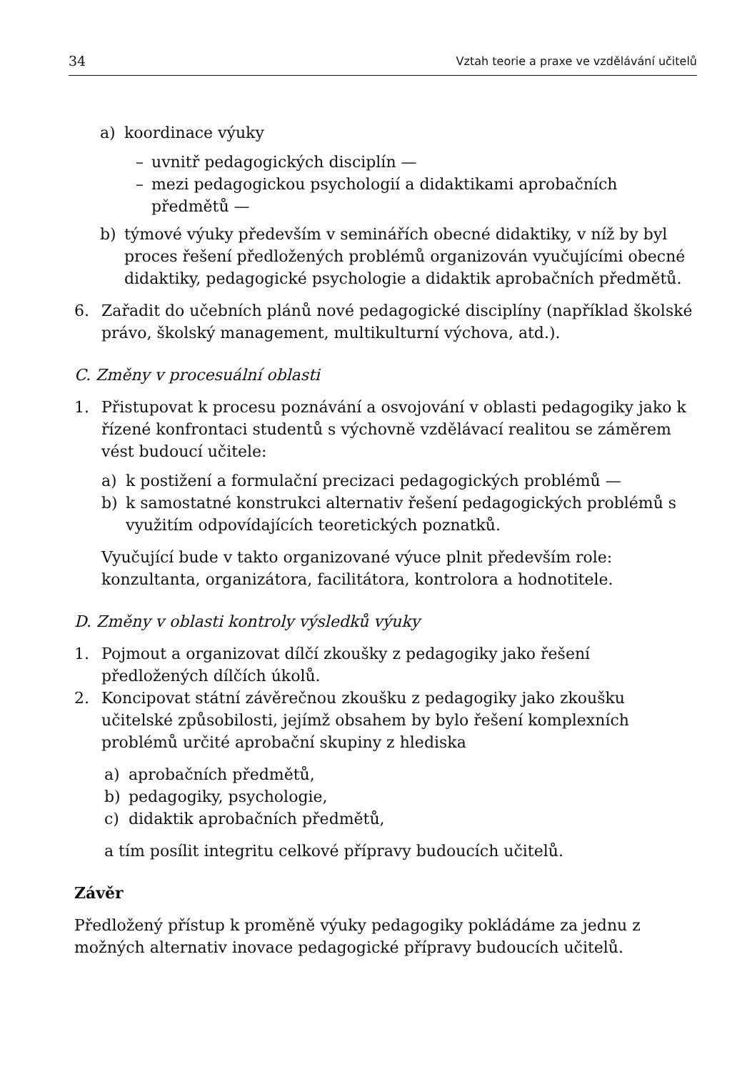34 Vztah teorie a praxe ve vzdělávání učitelů
a) koordinace výuky
– uvnitř pedagogických disciplín —
– mezi pedagogickou psychologií a didaktikami aprobačních předmětů —
b) týmové výuky především v seminářích obecné didaktiky, v níž by byl proces řešení předložených problémů organizován vyučujícími obecné didaktiky, pedagogické psychologie a didaktik aprobačních předmětů.
6. Zařadit do učebních plánů nové pedagogické disciplíny (například školské právo, školský management, multikulturní výchova, atd.).
C. Změny v procesuální oblasti
1. Přistupovat k procesu poznávání a osvojování v oblasti pedagogiky jako k řízené konfrontaci studentů s výchovně vzdělávací realitou se záměrem vést budoucí učitele:
a) k postižení a formulační precizaci pedagogických problémů —
b) k samostatné konstrukci alternativ řešení pedagogických problémů s využitím odpovídajících teoretických poznatků.
Vyučující bude v takto organizované výuce plnit především role: konzultanta, organizátora, facilitátora, kontrolora a hodnotitele.
D. Změny v oblasti kontroly výsledků výuky
1. Pojmout a organizovat dílčí zkoušky z pedagogiky jako řešení předložených dílčích úkolů.
2. Koncipovat státní závěrečnou zkoušku z pedagogiky jako zkoušku učitelské způsobilosti, jejímž obsahem by bylo řešení komplexních problémů určité aprobační skupiny z hlediska
a) aprobačních předmětů,
b) pedagogiky, psychologie,
c) didaktik aprobačních předmětů,
a tím posílit integritu celkové přípravy budoucích učitelů.
Závěr
Předložený přístup k proměně výuky pedagogiky pokládáme za jednu z možných alternativ inovace pedagogické přípravy budoucích učitelů.